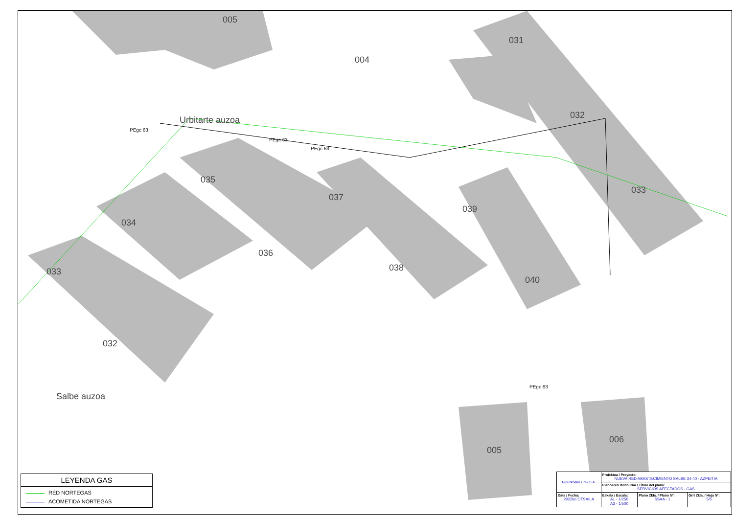005
004
031
032
033
Urbitarte auzoa
035
037
039
034
036
038
040
033
032
Salbe auzoa
005
006
PEgc 63
PEgc 63
PEgc 63
PEgc 63
LEYENDA GAS
RED NORTEGAS
ACOMETIDA NORTEGAS
| Gipuzkoako Urak S.A. | Proiektua / Proyecto: NUEVA RED ABASTECIMIENTO SALBE 34-40 - AZPEITIA | | |
| | Planoaren Izenburua / Título del plano: SERVICIOS AFECTADOS - GAS | | |
| Data / Fecha: 2022ko OTSAILA | Eskala / Escala: A1 - 1/250 A3 - 1/500 | Plano Zkia. / Plano Nº: SSAA - 1 | Orri Zkia. / Hoja Nº: 5/5 |